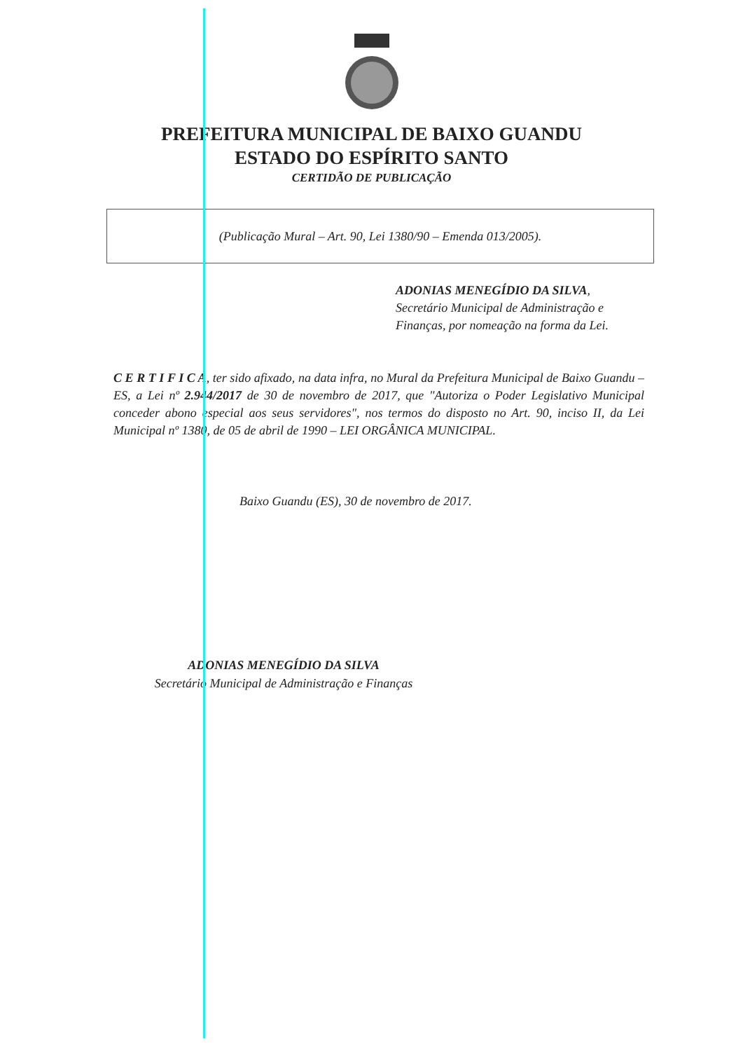PREFEITURA MUNICIPAL DE BAIXO GUANDU
ESTADO DO ESPÍRITO SANTO
CERTIDÃO DE PUBLICAÇÃO
(Publicação Mural – Art. 90, Lei 1380/90 – Emenda 013/2005).
ADONIAS MENEGÍDIO DA SILVA,
Secretário Municipal de Administração e
Finanças, por nomeação na forma da Lei.
C E R T I F I C A, ter sido afixado, na data infra, no Mural da Prefeitura Municipal de Baixo Guandu – ES, a Lei nº 2.944/2017 de 30 de novembro de 2017, que "Autoriza o Poder Legislativo Municipal conceder abono especial aos seus servidores", nos termos do disposto no Art. 90, inciso II, da Lei Municipal nº 1380, de 05 de abril de 1990 – LEI ORGÂNICA MUNICIPAL.
Baixo Guandu (ES), 30 de novembro de 2017.
ADONIAS MENEGÍDIO DA SILVA
Secretário Municipal de Administração e Finanças